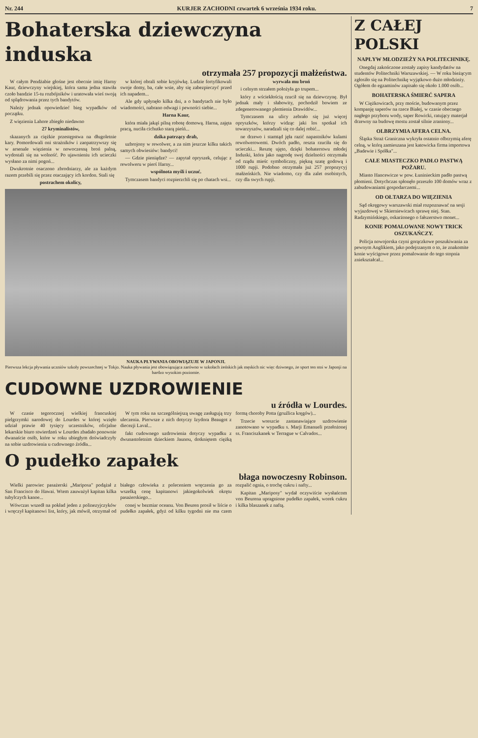Nr. 244 KURJER ZACHODNI czwartek 6 września 1934 roku. 7
Bohaterska dziewczyna induska
otrzymała 257 propozycji małżeństwa.
W całym Pendżabie głośne jest obecnie imię Harny Kaur, dziewczyny wiejskiej, która sama jedna stawiła czoło bandzie 15-tu rozbójników i uratowała wieś swoją od splądrowania przez tych bandytów.
Należy jednak opowiedzieć bieg wypadków od początku.
Z więzienia Lahore zbiegło niedawno
27 kryminalistów,
skazanych za ciężkie przestępstwa na długoletnie kary. Pomordowali oni strażników i zaopatrzywszy się w arsenale więzienia w nowoczesną broń palną, wydostali się na wolność. Po ujawnieniu ich ucieczki wysłano za nimi pogoń...
Dwukrotnie osaczono zbrodniarzy, ale za każdym razem przebili się przez otaczający ich kordon. Stali się
postrachem okolicy,
w której obrali sobie kryjówkę. Ludzie fortyfikowali swoje domy, ba, całe wsie, aby się zabezpieczyć przed ich napadem...
Ale gdy upłynęło kilka dni, a o bandytach nie było wiadomości, nabrano odwagi i pewności siebie...
Harna Kaur,
która miała jakąś pilną robotę domową. Harna, zajęta pracą, nuciła cichutko starą pieśń...
dzika patrzący drab,
uzbrojony w rewolwer, a za nim jeszcze kilku takich samych obwiesiów: bandyci!
— Gdzie pieniądze? — zapytał opryszek, celując z rewolweru w pierś Harny...
wspólnota myśli i uczuć.
Tymczasem bandyci rozpierzchli się po chatach wsi...
wyrwała mu broń
i celnym strzałem położyła go trupem...
który z wściekłością rzucił się na dziewczynę. Był jednak mały i słabowity, pochodził bowiem ze zdegenerowanego plemienia Drawidów...
Tymczasem na ulicy zebrało się już więcej opryszków, którzy widząc jaki los spotkał ich towarzyszów, naradzali się co dalej robić...
ne drzewo i stamtąd jęła razić napastników kulami rewolwerowemi. Dwóch padło, reszta rzuciła się do ucieczki... Resztę ujęto, dzięki bohaterstwu młodej Induski, która jako nagrodę swej dzielności otrzymała od rządu mieśc symboliczny, piękną szatę godową i 1000 rupji. Podobno otrzymała już 257 propozycyj małżeńskich. Nie wiadomo, czy dla zalet osobistych, czy dla swych rupji.
NAUKA PŁYWANIA OBOWIĄZUJE W JAPONJI.
Pierwsza lekcja pływania uczniów szkoły powszechnej w Tokjo. Nauka pływania jest obowiązująca zarówno w szkołach żeńskich jak męskich nic więc dziwnego, że sport ten stoi w Japonji na bardzo wysokim poziomie.
CUDOWNE UZDROWIENIE
u źródła w Lourdes.
W czasie tegorocznej wielkiej francuskiej pielgrzymki narodowej do Lourdes w której wzięło udział prawie 40 tysięcy uczestników, oficjalne lekarskie biuro stwierdzeń w Lourdes zbadało ponownie dwanaście osób, które w roku ubiegłym doświadczyły na sobie uzdrowienia u cudownego źródła...
W tym roku na szczególniejszą uwagę zasługują trzy uleczenia. Pierwsze z nich dotyczy Izydora Beaugot z diecezji Laval...
fakt cudownego uzdrowienia dotyczy wypadku z dwunastoletnim dzieckiem Jaunou, dotkniętem ciężką formą choroby Potta (gruźlica kręgów)...
Trzecie wreszcie zastanawiające uzdrowienie zanotowano w wypadku s. Marji Emanueli przełożonej ss. Franciszkanek w Terrague w Calvados...
O pudełko zapałek
błaga nowoczesny Robinson.
Wielki parowiec pasażerski „Mariposa" podążał z San Francisco do Hawai. Wtem zauważył kapitan kilka tubylczych kanoe...
Wówczas wszedł na pokład jeden z polinezyjczyków i wręczył kapitanowi list, który, jak mówił, otrzymał od białego człowieka z poleceniem wręczenia go za wszelką cenę kapitanowi jakiegokolwiek okrętu pasażerskiego...
conej w bezmiar oceanu. Von Beuren prosił w liście o pudełko zapałek, gdyż od kilku tygodni nie ma czem rozpalić ognia, o trochę cukru i nafty...
Kapitan „Mariposy" wydał oczywiście wysłańcom von Beurena upragnione pudełko zapałek, worek cukru i kilka blaszanek z naftą.
Z CAŁEJ POLSKI
NAPŁYW MŁODZIEŻY NA POLITECHNIKĘ.
Onegdaj zakończone zostały zapisy kandydatów na studentów Politechniki Warszawskiej. — W roku bieżącym zgłosiło się na Politechnikę wyjątkowo dużo młodzieży. Ogółem do egzaminów zapisało się około 1.000 osób...
BOHATERSKA ŚMIERĆ SAPERA
W Ciężkowicach, przy moście, budowanym przez kompanję saperów na rzece Białej, w czasie obecnego nagłego przyboru wody, saper Rowicki, ratujący materjał drzewny na budowę mostu został silnie zraniony...
OLBRZYMIA AFERA CELNA.
Śląska Straż Graniczna wykryła ostatnio olbrzymią aferę celną, w którą zamieszana jest katowicka firma importowa „Badewie i Spółka"...
CAŁE MIASTECZKO PADŁO PASTWĄ POŻARU.
Miasto Hancewicze w pow. Łuninieckim padło pastwą płomieni. Dotychczas spłonęło przeszło 100 domów wraz z zabudowaniami gospodarczemi...
OD OŁTARZA DO WIĘZIENIA
Sąd okręgowy warszawski miał rozpoznawać na sesji wyjazdowej w Skierniewicach sprawę niej. Stan. Radzymińskiego, oskarżonego o fałszerstwo monet...
KONIE POMALOWANE NOWY TRICK OSZUKAŃCZY.
Policja nowojorska czyni gorączkowe poszukiwania za pewnym Anglikiem, jako podejrzanym o to, że znakomite konie wyścigowe przez pomalowanie do tego stopnia zniekształcał...